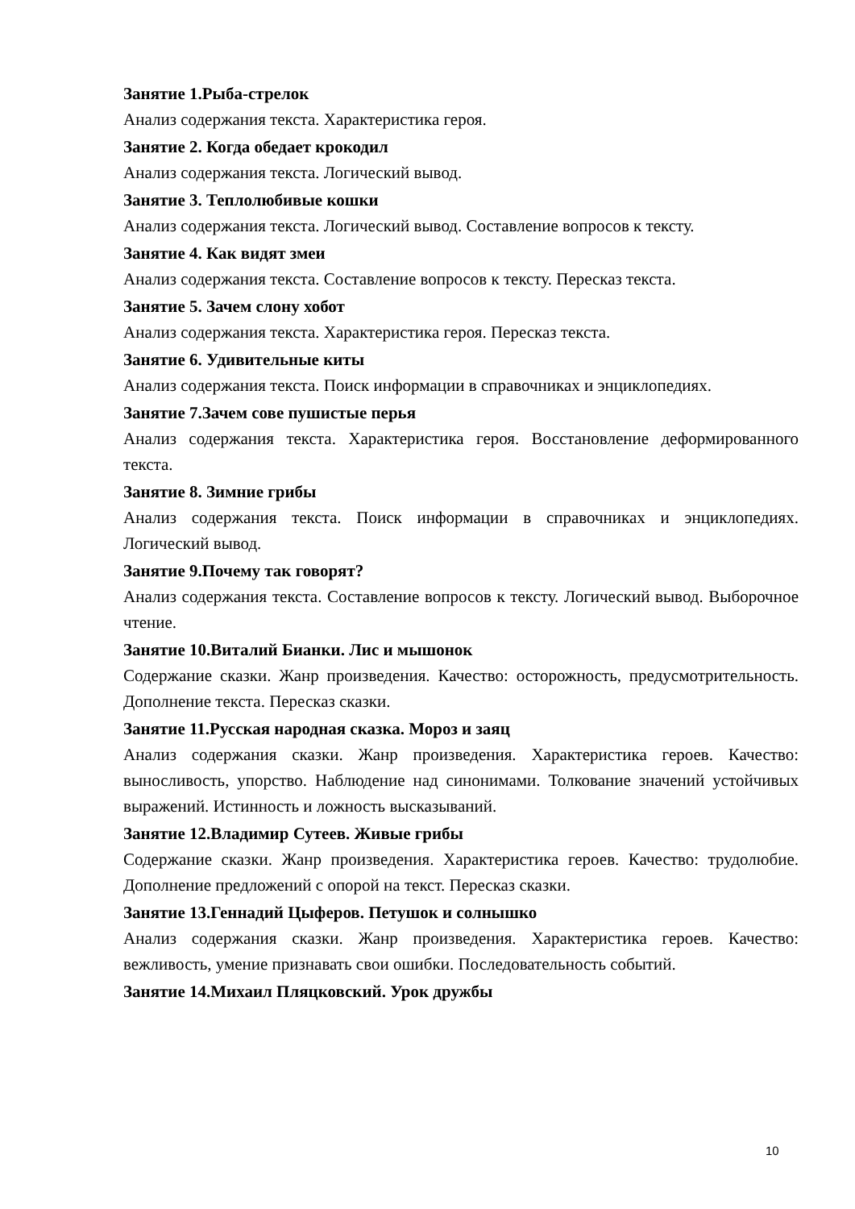Занятие 1.Рыба-стрелок
Анализ содержания текста. Характеристика героя.
Занятие 2. Когда обедает крокодил
Анализ содержания текста. Логический вывод.
Занятие 3. Теплолюбивые кошки
Анализ содержания текста. Логический вывод. Составление вопросов к тексту.
Занятие 4. Как видят змеи
Анализ содержания текста. Составление вопросов к тексту. Пересказ текста.
Занятие 5. Зачем слону хобот
Анализ содержания текста. Характеристика героя. Пересказ текста.
Занятие 6. Удивительные киты
Анализ содержания текста. Поиск информации в справочниках и энциклопедиях.
Занятие 7.Зачем сове пушистые перья
Анализ содержания текста. Характеристика героя. Восстановление деформированного текста.
Занятие 8. Зимние грибы
Анализ содержания текста. Поиск информации в справочниках и энциклопедиях. Логический вывод.
Занятие 9.Почему так говорят?
Анализ содержания текста. Составление вопросов к тексту. Логический вывод. Выборочное чтение.
Занятие 10.Виталий Бианки. Лис и мышонок
Содержание сказки. Жанр произведения. Качество: осторожность, предусмотрительность. Дополнение текста. Пересказ сказки.
Занятие 11.Русская народная сказка. Мороз и заяц
Анализ содержания сказки. Жанр произведения. Характеристика героев. Качество: выносливость, упорство. Наблюдение над синонимами. Толкование значений устойчивых выражений. Истинность и ложность высказываний.
Занятие 12.Владимир Сутеев. Живые грибы
Содержание сказки. Жанр произведения. Характеристика героев. Качество: трудолюбие. Дополнение предложений с опорой на текст. Пересказ сказки.
Занятие 13.Геннадий Цыферов. Петушок и солнышко
Анализ содержания сказки. Жанр произведения. Характеристика героев. Качество: вежливость, умение признавать свои ошибки. Последовательность событий.
Занятие 14.Михаил Пляцковский. Урок дружбы
10